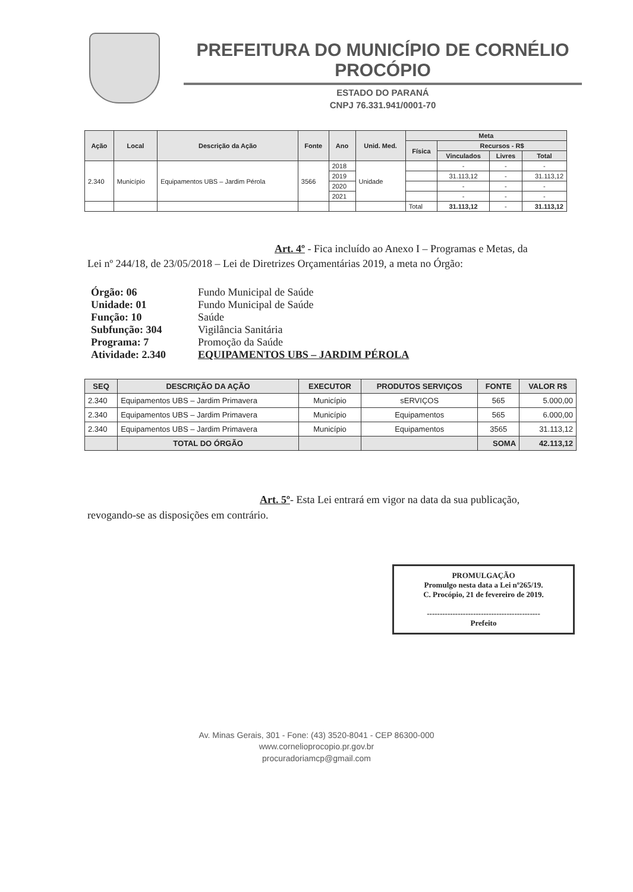PREFEITURA DO MUNICÍPIO DE CORNÉLIO PROCÓPIO
ESTADO DO PARANÁ
CNPJ 76.331.941/0001-70
| Ação | Local | Descrição da Ação | Fonte | Ano | Unid. Med. | Meta | | | |
| --- | --- | --- | --- | --- | --- | --- | --- | --- | --- |
| | | | | | | Física | Recursos - R$ | | |
| | | | | | | | Vinculados | Livres | Total |
| 2.340 | Município | Equipamentos UBS – Jardim Pérola | 3566 | 2018 | Unidade | | - | - | - |
| | | | | 2019 | | | 31.113,12 | - | 31.113,12 |
| | | | | 2020 | | | - | - | - |
| | | | | 2021 | | | - | - | - |
| | | | | | | Total | 31.113,12 | - | 31.113,12 |
Art. 4º - Fica incluído ao Anexo I – Programas e Metas, da
Lei nº 244/18, de 23/05/2018 – Lei de Diretrizes Orçamentárias 2019, a meta no Órgão:
Órgão: 06 Fundo Municipal de Saúde
Unidade: 01 Fundo Municipal de Saúde
Função: 10 Saúde
Subfunção: 304 Vigilância Sanitária
Programa: 7 Promoção da Saúde
Atividade: 2.340 EQUIPAMENTOS UBS – JARDIM PÉROLA
| SEQ | DESCRIÇÃO DA AÇÃO | EXECUTOR | PRODUTOS SERVIÇOS | FONTE | VALOR R$ |
| --- | --- | --- | --- | --- | --- |
| 2.340 | Equipamentos UBS – Jardim Primavera | Município | sERVIÇOS | 565 | 5.000,00 |
| 2.340 | Equipamentos UBS – Jardim Primavera | Município | Equipamentos | 565 | 6.000,00 |
| 2.340 | Equipamentos UBS – Jardim Primavera | Município | Equipamentos | 3565 | 31.113,12 |
| | TOTAL DO ÓRGÃO | | | SOMA | 42.113,12 |
Art. 5º- Esta Lei entrará em vigor na data da sua publicação,
revogando-se as disposições em contrário.
PROMULGAÇÃO
Promulgo nesta data a Lei nº265/19.
C. Procópio, 21 de fevereiro de 2019.
--------------------------------------------
Prefeito
Av. Minas Gerais, 301 - Fone: (43) 3520-8041 - CEP 86300-000
www.cornelioprocopio.pr.gov.br
procuradoriamcp@gmail.com